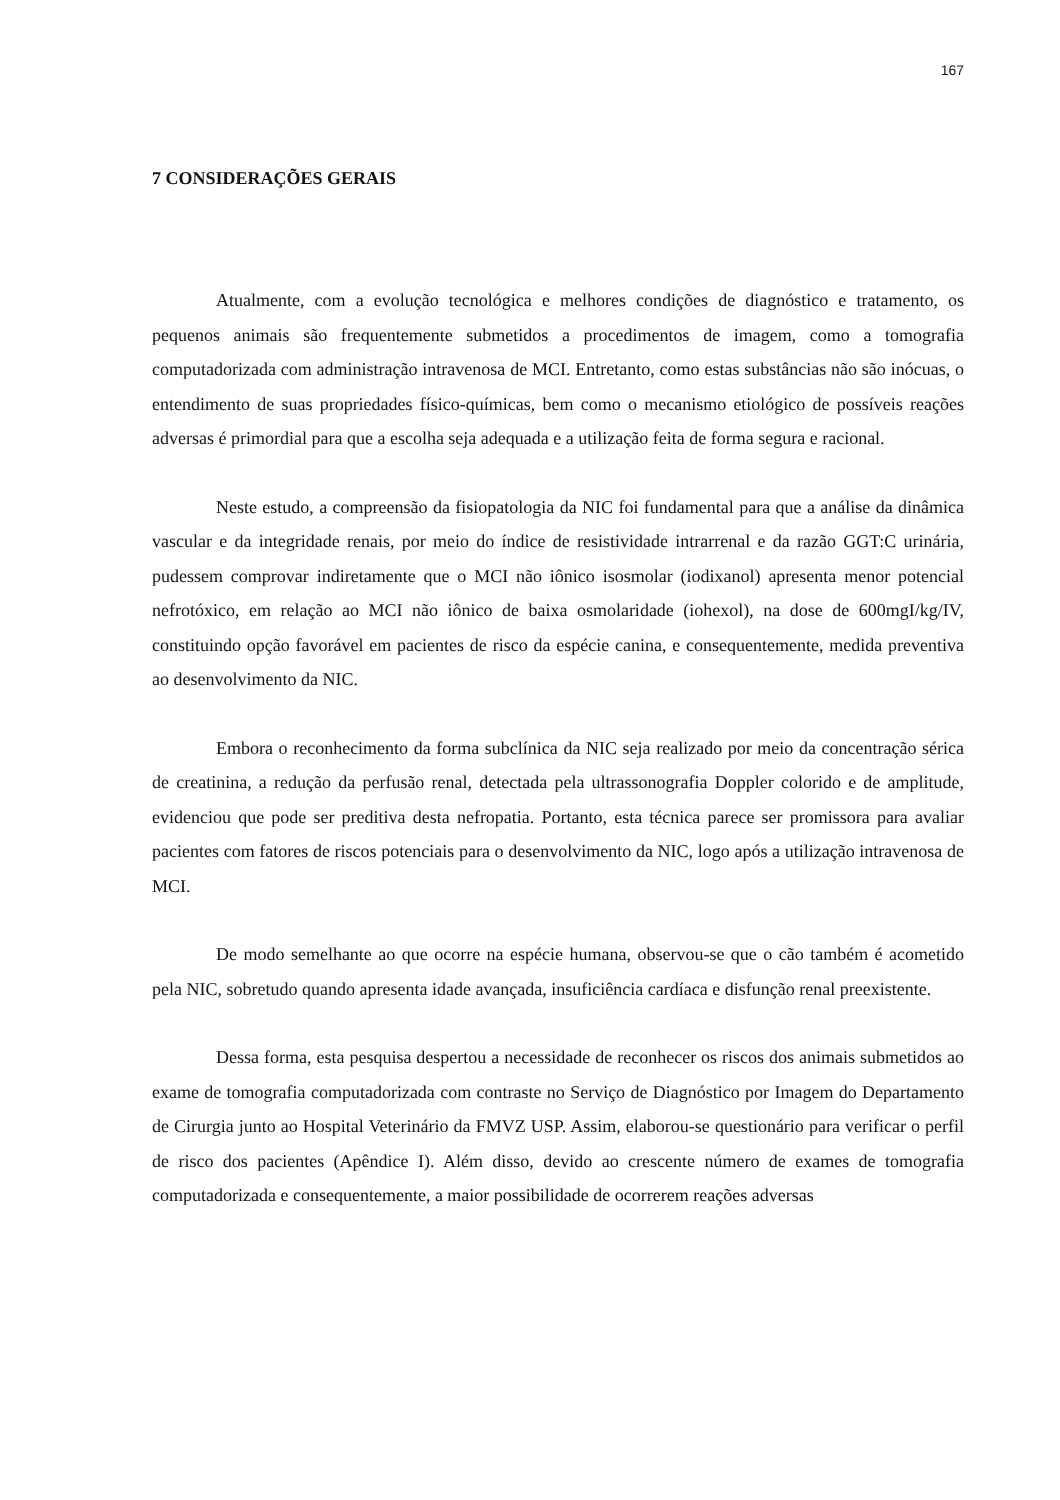167
7 CONSIDERAÇÕES GERAIS
Atualmente, com a evolução tecnológica e melhores condições de diagnóstico e tratamento, os pequenos animais são frequentemente submetidos a procedimentos de imagem, como a tomografia computadorizada com administração intravenosa de MCI. Entretanto, como estas substâncias não são inócuas, o entendimento de suas propriedades físico-químicas, bem como o mecanismo etiológico de possíveis reações adversas é primordial para que a escolha seja adequada e a utilização feita de forma segura e racional.
Neste estudo, a compreensão da fisiopatologia da NIC foi fundamental para que a análise da dinâmica vascular e da integridade renais, por meio do índice de resistividade intrarrenal e da razão GGT:C urinária, pudessem comprovar indiretamente que o MCI não iônico isosmolar (iodixanol) apresenta menor potencial nefrotóxico, em relação ao MCI não iônico de baixa osmolaridade (iohexol), na dose de 600mgI/kg/IV, constituindo opção favorável em pacientes de risco da espécie canina, e consequentemente, medida preventiva ao desenvolvimento da NIC.
Embora o reconhecimento da forma subclínica da NIC seja realizado por meio da concentração sérica de creatinina, a redução da perfusão renal, detectada pela ultrassonografia Doppler colorido e de amplitude, evidenciou que pode ser preditiva desta nefropatia. Portanto, esta técnica parece ser promissora para avaliar pacientes com fatores de riscos potenciais para o desenvolvimento da NIC, logo após a utilização intravenosa de MCI.
De modo semelhante ao que ocorre na espécie humana, observou-se que o cão também é acometido pela NIC, sobretudo quando apresenta idade avançada, insuficiência cardíaca e disfunção renal preexistente.
Dessa forma, esta pesquisa despertou a necessidade de reconhecer os riscos dos animais submetidos ao exame de tomografia computadorizada com contraste no Serviço de Diagnóstico por Imagem do Departamento de Cirurgia junto ao Hospital Veterinário da FMVZ USP. Assim, elaborou-se questionário para verificar o perfil de risco dos pacientes (Apêndice I). Além disso, devido ao crescente número de exames de tomografia computadorizada e consequentemente, a maior possibilidade de ocorrerem reações adversas